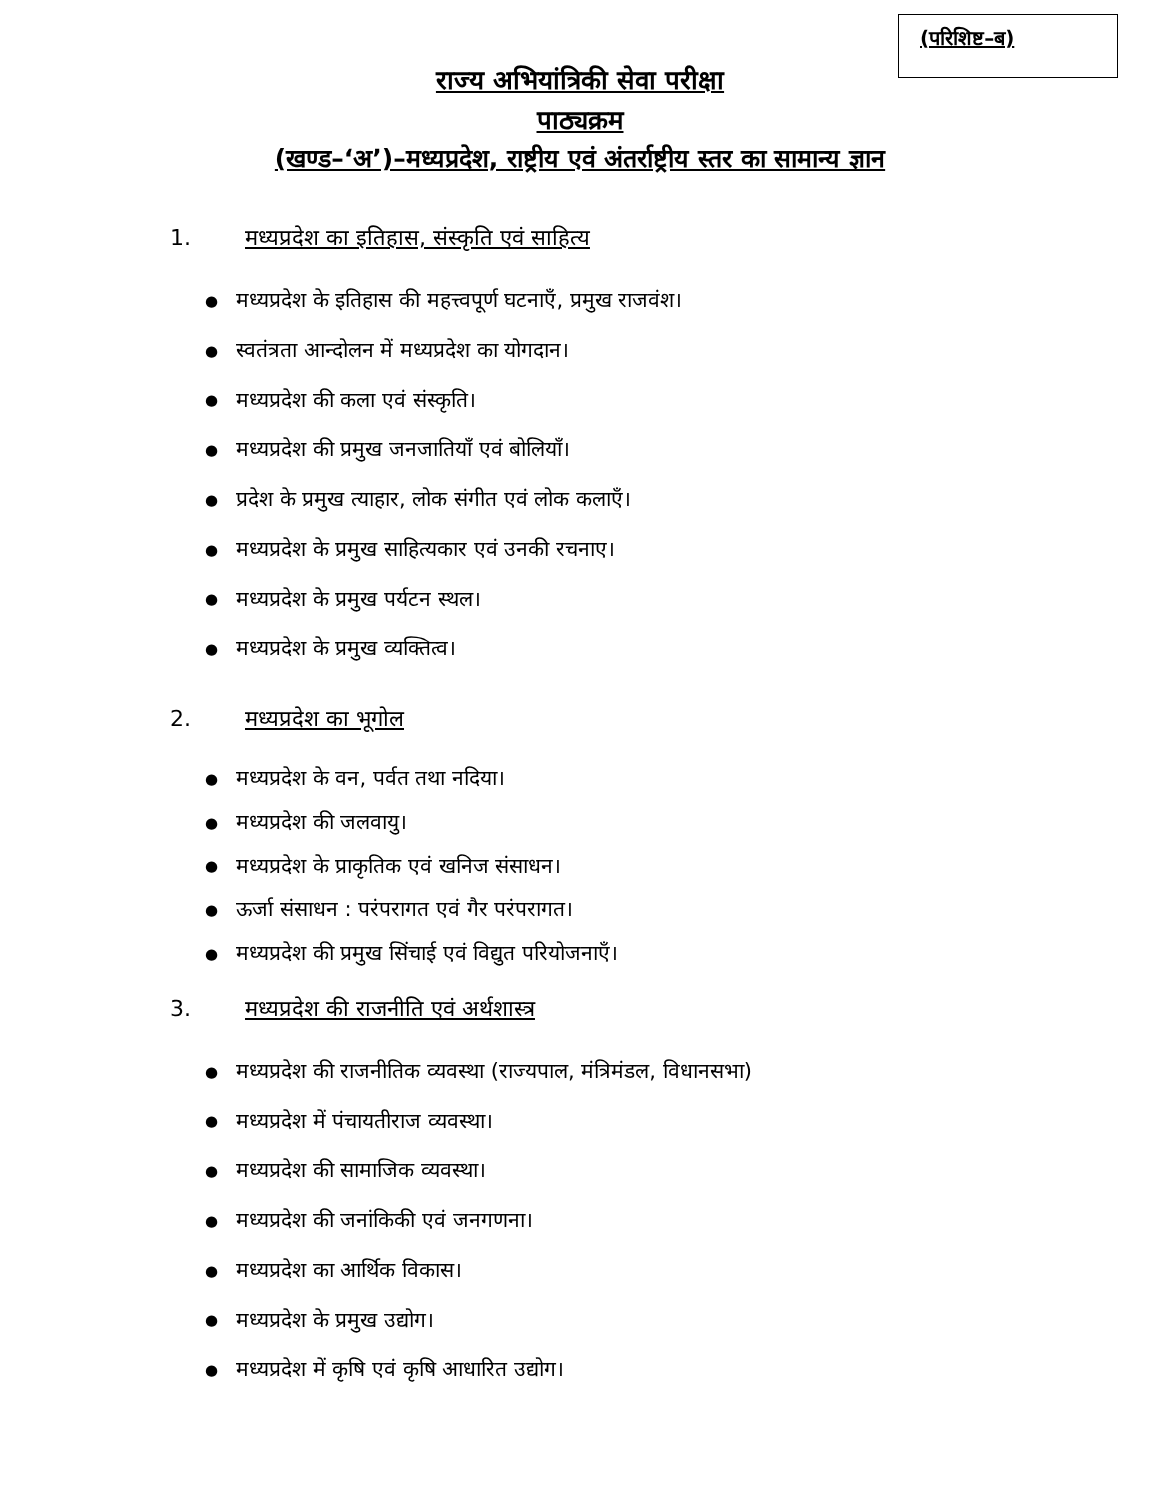(परिशिष्ट–ब)
राज्य अभियांत्रिकी सेवा परीक्षा
पाठ्यक्रम
(खण्ड–‘अ’)–मध्यप्रदेश, राष्ट्रीय एवं अंतर्राष्ट्रीय स्तर का सामान्य ज्ञान
1. मध्यप्रदेश का इतिहास, संस्कृति एवं साहित्य
मध्यप्रदेश के इतिहास की महत्त्वपूर्ण घटनाएँ, प्रमुख राजवंश।
स्वतंत्रता आन्दोलन में मध्यप्रदेश का योगदान।
मध्यप्रदेश की कला एवं संस्कृति।
मध्यप्रदेश की प्रमुख जनजातियाँ एवं बोलियाँ।
प्रदेश के प्रमुख त्याहार, लोक संगीत एवं लोक कलाएँ।
मध्यप्रदेश के प्रमुख साहित्यकार एवं उनकी रचनाए।
मध्यप्रदेश के प्रमुख पर्यटन स्थल।
मध्यप्रदेश के प्रमुख व्यक्तित्व।
2. मध्यप्रदेश का भूगोल
मध्यप्रदेश के वन, पर्वत तथा नदिया।
मध्यप्रदेश की जलवायु।
मध्यप्रदेश के प्राकृतिक एवं खनिज संसाधन।
ऊर्जा संसाधन : परंपरागत एवं गैर परंपरागत।
मध्यप्रदेश की प्रमुख सिंचाई एवं विद्युत परियोजनाएँ।
3. मध्यप्रदेश की राजनीति एवं अर्थशास्त्र
मध्यप्रदेश की राजनीतिक व्यवस्था (राज्यपाल, मंत्रिमंडल, विधानसभा)
मध्यप्रदेश में पंचायतीराज व्यवस्था।
मध्यप्रदेश की सामाजिक व्यवस्था।
मध्यप्रदेश की जनांकिकी एवं जनगणना।
मध्यप्रदेश का आर्थिक विकास।
मध्यप्रदेश के प्रमुख उद्योग।
मध्यप्रदेश में कृषि एवं कृषि आधारित उद्योग।